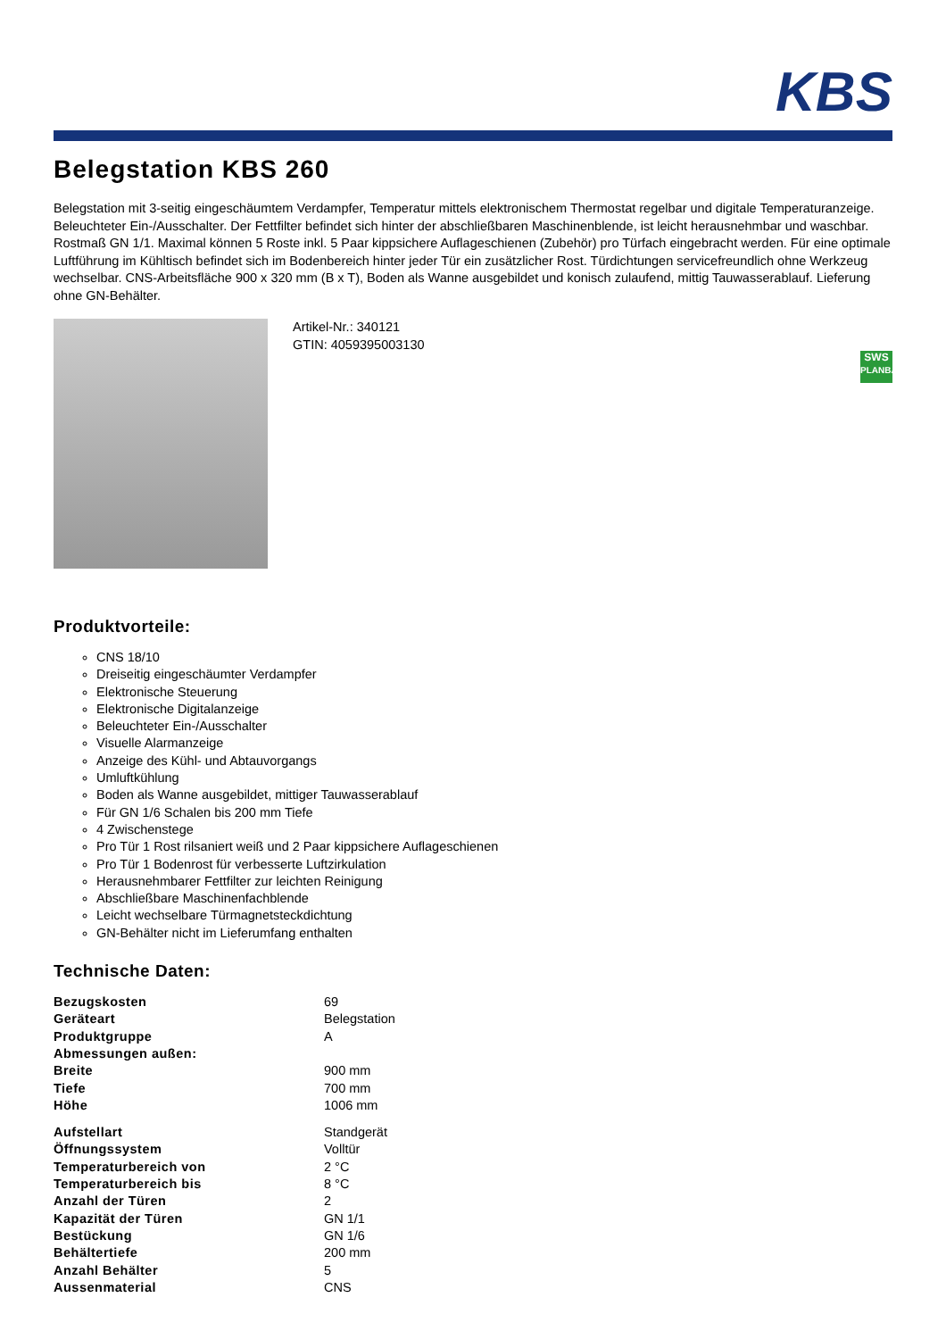KBS
Belegstation KBS 260
Belegstation mit 3-seitig eingeschäumtem Verdampfer, Temperatur mittels elektronischem Thermostat regelbar und digitale Temperaturanzeige. Beleuchteter Ein-/Ausschalter. Der Fettfilter befindet sich hinter der abschließbaren Maschinenblende, ist leicht herausnehmbar und waschbar. Rostmaß GN 1/1. Maximal können 5 Roste inkl. 5 Paar kippsichere Auflageschienen (Zubehör) pro Türfach eingebracht werden. Für eine optimale Luftführung im Kühltisch befindet sich im Bodenbereich hinter jeder Tür ein zusätzlicher Rost. Türdichtungen servicefreundlich ohne Werkzeug wechselbar. CNS-Arbeitsfläche 900 x 320 mm (B x T), Boden als Wanne ausgebildet und konisch zulaufend, mittig Tauwasserablauf. Lieferung ohne GN-Behälter.
Artikel-Nr.: 340121
GTIN: 4059395003130
SWS
PLANBAR
Produktvorteile:
CNS 18/10
Dreiseitig eingeschäumter Verdampfer
Elektronische Steuerung
Elektronische Digitalanzeige
Beleuchteter Ein-/Ausschalter
Visuelle Alarmanzeige
Anzeige des Kühl- und Abtauvorgangs
Umluftkühlung
Boden als Wanne ausgebildet, mittiger Tauwasserablauf
Für GN 1/6 Schalen bis 200 mm Tiefe
4 Zwischenstege
Pro Tür 1 Rost rilsaniert weiß und 2 Paar kippsichere Auflageschienen
Pro Tür 1 Bodenrost für verbesserte Luftzirkulation
Herausnehmbarer Fettfilter zur leichten Reinigung
Abschließbare Maschinenfachblende
Leicht wechselbare Türmagnetsteckdichtung
GN-Behälter nicht im Lieferumfang enthalten
Technische Daten:
| Bezugskosten | 69 |
| Geräteart | Belegstation |
| Produktgruppe | A |
| Abmessungen außen: | |
| Breite | 900 mm |
| Tiefe | 700 mm |
| Höhe | 1006 mm |
| Aufstellart | Standgerät |
| Öffnungssystem | Volltür |
| Temperaturbereich von | 2 °C |
| Temperaturbereich bis | 8 °C |
| Anzahl der Türen | 2 |
| Kapazität der Türen | GN 1/1 |
| Bestückung | GN 1/6 |
| Behältertiefe | 200 mm |
| Anzahl Behälter | 5 |
| Aussenmaterial | CNS |